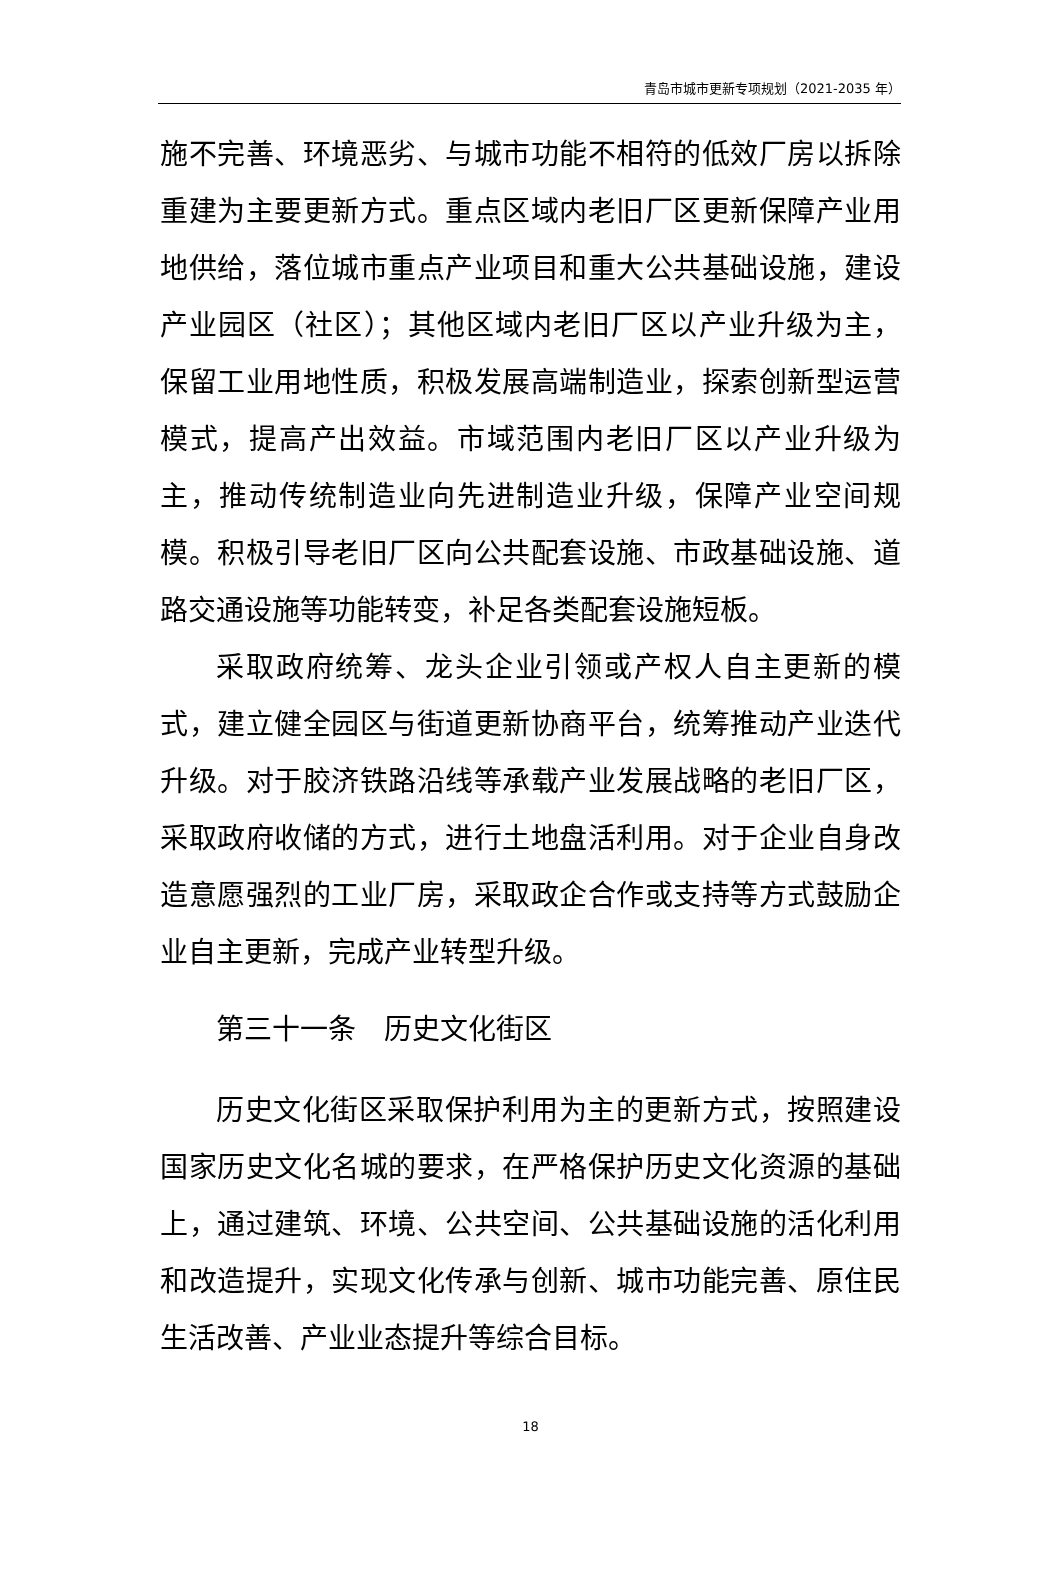青岛市城市更新专项规划（2021-2035 年）
施不完善、环境恶劣、与城市功能不相符的低效厂房以拆除重建为主要更新方式。重点区域内老旧厂区更新保障产业用地供给，落位城市重点产业项目和重大公共基础设施，建设产业园区（社区）；其他区域内老旧厂区以产业升级为主，保留工业用地性质，积极发展高端制造业，探索创新型运营模式，提高产出效益。市域范围内老旧厂区以产业升级为主，推动传统制造业向先进制造业升级，保障产业空间规模。积极引导老旧厂区向公共配套设施、市政基础设施、道路交通设施等功能转变，补足各类配套设施短板。
采取政府统筹、龙头企业引领或产权人自主更新的模式，建立健全园区与街道更新协商平台，统筹推动产业迭代升级。对于胶济铁路沿线等承载产业发展战略的老旧厂区，采取政府收储的方式，进行土地盘活利用。对于企业自身改造意愿强烈的工业厂房，采取政企合作或支持等方式鼓励企业自主更新，完成产业转型升级。
第三十一条　历史文化街区
历史文化街区采取保护利用为主的更新方式，按照建设国家历史文化名城的要求，在严格保护历史文化资源的基础上，通过建筑、环境、公共空间、公共基础设施的活化利用和改造提升，实现文化传承与创新、城市功能完善、原住民生活改善、产业业态提升等综合目标。
18